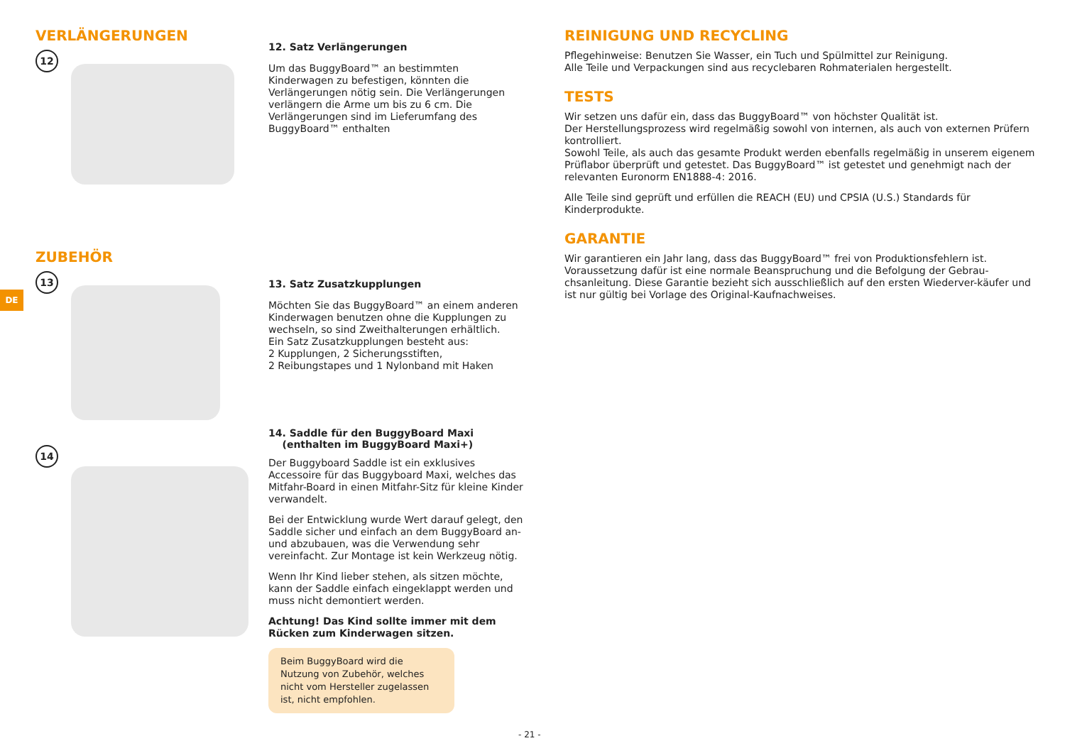DE
VERLÄNGERUNGEN
12
12. Satz Verlängerungen
Um das BuggyBoard™ an bestimmten Kinderwagen zu befestigen, könnten die Verlängerungen nötig sein. Die Verlängerungen verlängern die Arme um bis zu 6 cm. Die Verlängerungen sind im Lieferumfang des BuggyBoard™ enthalten
ZUBEHÖR
13
13. Satz Zusatzkupplungen
Möchten Sie das BuggyBoard™ an einem anderen Kinderwagen benutzen ohne die Kupplungen zu wechseln, so sind Zweithalterungen erhältlich.
Ein Satz Zusatzkupplungen besteht aus:
2 Kupplungen, 2 Sicherungsstiften,
2 Reibungstapes und 1 Nylonband mit Haken
14
14. Saddle für den BuggyBoard Maxi
(enthalten im BuggyBoard Maxi+)
Der Buggyboard Saddle ist ein exklusives Accessoire für das Buggyboard Maxi, welches das Mitfahr-Board in einen Mitfahr-Sitz für kleine Kinder verwandelt.
Bei der Entwicklung wurde Wert darauf gelegt, den Saddle sicher und einfach an dem BuggyBoard an- und abzubauen, was die Verwendung sehr vereinfacht. Zur Montage ist kein Werkzeug nötig.
Wenn Ihr Kind lieber stehen, als sitzen möchte, kann der Saddle einfach eingeklappt werden und muss nicht demontiert werden.
Achtung! Das Kind sollte immer mit dem Rücken zum Kinderwagen sitzen.
Beim BuggyBoard wird die Nutzung von Zubehör, welches nicht vom Hersteller zugelassen ist, nicht empfohlen.
REINIGUNG UND RECYCLING
Pflegehinweise: Benutzen Sie Wasser, ein Tuch und Spülmittel zur Reinigung.
Alle Teile und Verpackungen sind aus recyclebaren Rohmaterialen hergestellt.
TESTS
Wir setzen uns dafür ein, dass das BuggyBoard™ von höchster Qualität ist.
Der Herstellungsprozess wird regelmäßig sowohl von internen, als auch von externen Prüfern kontrolliert.
Sowohl Teile, als auch das gesamte Produkt werden ebenfalls regelmäßig in unserem eigenem Prüflabor überprüft und getestet. Das BuggyBoard™ ist getestet und genehmigt nach der relevanten Euronorm EN1888-4: 2016.
Alle Teile sind geprüft und erfüllen die REACH (EU) und CPSIA (U.S.) Standards für Kinderprodukte.
GARANTIE
Wir garantieren ein Jahr lang, dass das BuggyBoard™ frei von Produktionsfehlern ist. Voraussetzung dafür ist eine normale Beanspruchung und die Befolgung der Gebrau-chsanleitung. Diese Garantie bezieht sich ausschließlich auf den ersten Wiederver-käufer und ist nur gültig bei Vorlage des Original-Kaufnachweises.
- 21 -